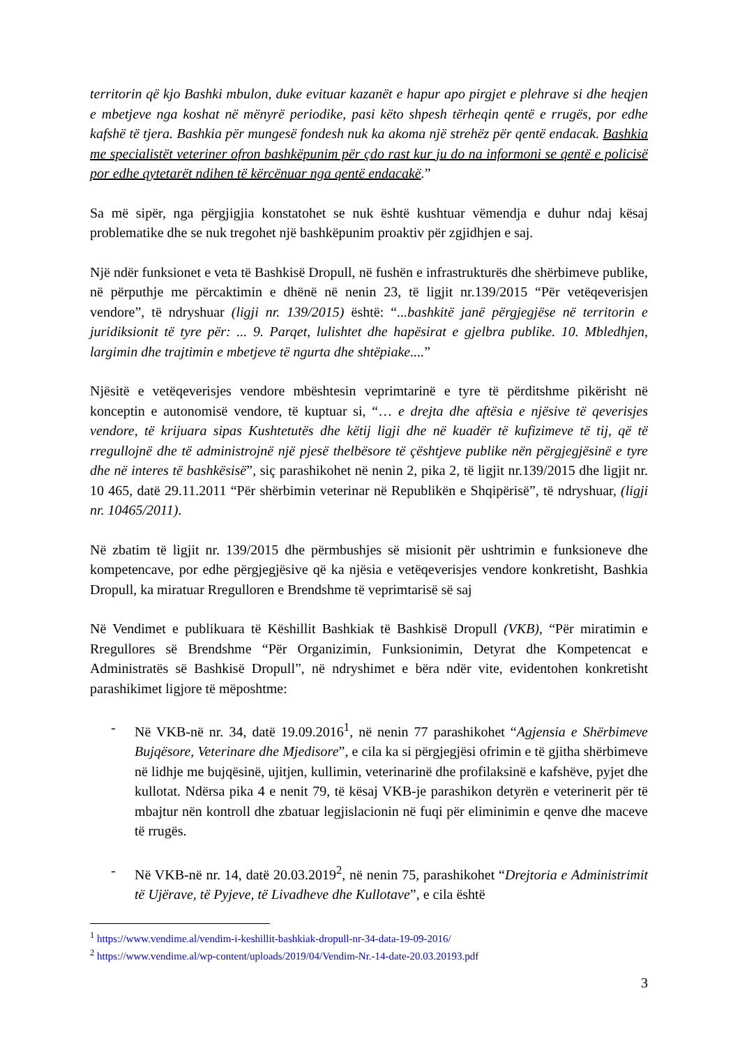territorin që kjo Bashki mbulon, duke evituar kazanët e hapur apo pirgjet e plehrave si dhe heqjen e mbetjeve nga koshat në mënyrë periodike, pasi këto shpesh tërheqin qentë e rrugës, por edhe kafshë të tjera. Bashkia për mungesë fondesh nuk ka akoma një strehëz për qentë endacak. Bashkia me specialistët veteriner ofron bashkëpunim për çdo rast kur ju do na informoni se qentë e policisë por edhe qytetarët ndihen të kërcënuar nga qentë endacakë.”
Sa më sipër, nga përgjigjia konstatohet se nuk është kushtuar vëmendja e duhur ndaj kësaj problematike dhe se nuk tregohet një bashkëpunim proaktiv për zgjidhjen e saj.
Një ndër funksionet e veta të Bashkisë Dropull, në fushën e infrastrukturës dhe shërbimeve publike, në përputhje me përcaktimin e dhënë në nenin 23, të ligjit nr.139/2015 “Për vetëqeverisjen vendore”, të ndryshuar (ligji nr. 139/2015) është: “...bashkitë janë përgjegjëse në territorin e juridiksionit të tyre për: ... 9. Parqet, lulishtet dhe hapësirat e gjelbra publike. 10. Mbledhjen, largimin dhe trajtimin e mbetjeve të ngurta dhe shtëpiake....”
Njësitë e vetëqeverisjes vendore mbështesin veprimtarinë e tyre të përditshme pikërisht në konceptin e autonomisë vendore, të kuptuar si, “… e drejta dhe aftësia e njësive të qeverisjes vendore, të krijuara sipas Kushtetutës dhe këtij ligji dhe në kuadër të kufizimeve të tij, që të rregullojnë dhe të administrojnë një pjesë thelbësore të çështjeve publike nën përgjegjësinë e tyre dhe në interes të bashkësisë”, siç parashikohet në nenin 2, pika 2, të ligjit nr.139/2015 dhe ligjit nr. 10 465, datë 29.11.2011 “Për shërbimin veterinar në Republikën e Shqipërisë”, të ndryshuar, (ligji nr. 10465/2011).
Në zbatim të ligjit nr. 139/2015 dhe përmbushjes së misionit për ushtrimin e funksioneve dhe kompetencave, por edhe përgjegjësive që ka njësia e vetëqeverisjes vendore konkretisht, Bashkia Dropull, ka miratuar Rregulloren e Brendshme të veprimtarisë së saj
Në Vendimet e publikuara të Këshillit Bashkiak të Bashkisë Dropull (VKB), “Për miratimin e Rregullores së Brendshme “Për Organizimin, Funksionimin, Detyrat dhe Kompetencat e Administratës së Bashkisë Dropull”, në ndryshimet e bëra ndër vite, evidentohen konkretisht parashikimet ligjore të mëposhtme:
- Në VKB-në nr. 34, datë 19.09.2016<sup>1</sup>, në nenin 77 parashikohet “Agjensia e Shërbimeve Bujqësore, Veterinare dhe Mjedisore”, e cila ka si përgjegjësi ofrimin e të gjitha shërbimeve në lidhje me bujqësinë, ujitjen, kullimin, veterinarinë dhe profilaksinë e kafshëve, pyjet dhe kullotat. Ndërsa pika 4 e nenit 79, të kësaj VKB-je parashikon detyrën e veterinerit për të mbajtur nën kontroll dhe zbatuar legjislacionin në fuqi për eliminimin e qenve dhe maceve të rrugës.
- Në VKB-në nr. 14, datë 20.03.2019<sup>2</sup>, në nenin 75, parashikohet “Drejtoria e Administrimit të Ujërave, të Pyjeve, të Livadheve dhe Kullotave”, e cila është
<sup>1</sup> https://www.vendime.al/vendim-i-keshillit-bashkiak-dropull-nr-34-data-19-09-2016/
<sup>2</sup> https://www.vendime.al/wp-content/uploads/2019/04/Vendim-Nr.-14-date-20.03.20193.pdf
3